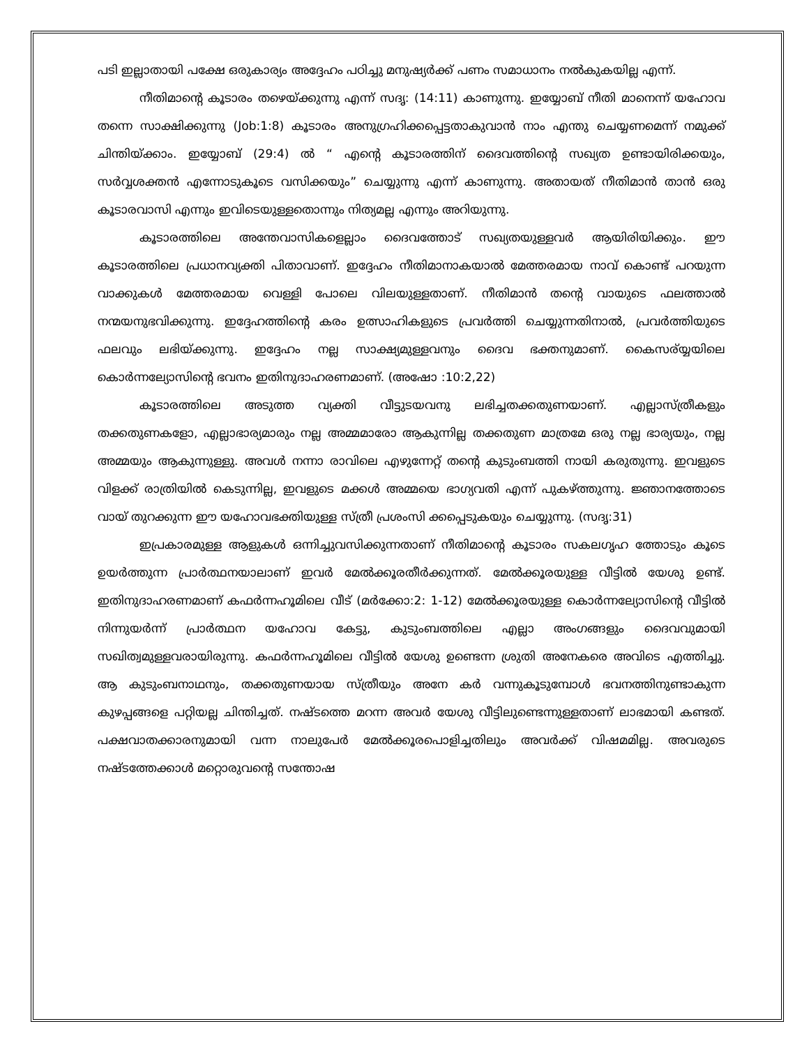പടി ഇല്ലാതായി പക്ഷേ ഒരുകാര്യം അദ്ദേഹം പഠിച്ചു മനുഷ്യർക്ക് പണം സമാധാനം നൽകുകയില്ല എന്ന്.
നീതിമാന്റെ കൂടാരം തഴെയ്ക്കുന്നു എന്ന് സദൃ: (14:11) കാണുന്നു. ഇയ്യോബ് നീതി മാനെന്ന് യഹോവ തന്നെ സാക്ഷിക്കുന്നു (Job:1:8) കൂടാരം അനുഗ്രഹിക്കപ്പെട്ടതാകുവാൻ നാം എന്തു ചെയ്യണമെന്ന് നമുക്ക് ചിന്തിയ്ക്കാം. ഇയ്യോബ് (29:4) ൽ “ എന്റെ കൂടാരത്തിന് ദൈവത്തിന്റെ സഖ്യത ഉണ്ടായിരിക്കയും, സർവ്വശക്തൻ എന്നോടുകൂടെ വസിക്കയും” ചെയ്യുന്നു എന്ന് കാണുന്നു. അതായത് നീതിമാൻ താൻ ഒരു കൂടാരവാസി എന്നും ഇവിടെയുള്ളതൊന്നും നിത്യമല്ല എന്നും അറിയുന്നു.
കൂടാരത്തിലെ അന്തേവാസികളെല്ലാം ദൈവത്തോട് സഖ്യതയുള്ളവർ ആയിരിയിക്കും. ഈ കൂടാരത്തിലെ പ്രധാനവ്യക്തി പിതാവാണ്. ഇദ്ദേഹം നീതിമാനാകയാൽ മേത്തരമായ നാവ് കൊണ്ട് പറയുന്ന വാക്കുകൾ മേത്തരമായ വെള്ളി പോലെ വിലയുള്ളതാണ്. നീതിമാൻ തന്റെ വായുടെ ഫലത്താൽ നന്മയനുഭവിക്കുന്നു. ഇദ്ദേഹത്തിന്റെ കരം ഉത്സാഹികളുടെ പ്രവർത്തി ചെയ്യുന്നതിനാൽ, പ്രവർത്തിയുടെ ഫലവും ലഭിയ്ക്കുന്നു. ഇദ്ദേഹം നല്ല സാക്ഷ്യമുള്ളവനും ദൈവ ഭക്തനുമാണ്. കൈസര്യ്യയിലെ കൊർന്നല്യോസിന്റെ ഭവനം ഇതിനുദാഹരണമാണ്. (അഷോ :10:2,22)
കൂടാരത്തിലെ അടുത്ത വ്യക്തി വീട്ടുടയവനു ലഭിച്ചതക്കതുണയാണ്. എല്ലാസ്ത്രീകളും തക്കതുണകളോ, എല്ലാഭാര്യമാരും നല്ല അമ്മമാരോ ആകുന്നില്ല തക്കതുണ മാത്രമേ ഒരു നല്ല ഭാര്യയും, നല്ല അമ്മയും ആകുന്നുള്ളു. അവൾ നന്നാ രാവിലെ എഴുന്നേറ്റ് തന്റെ കുടുംബത്തി നായി കരുതുന്നു. ഇവളുടെ വിളക്ക് രാത്രിയിൽ കെടുന്നില്ല, ഇവളുടെ മക്കൾ അമ്മയെ ഭാഗ്യവതി എന്ന് പുകഴ്ത്തുന്നു. ജ്ഞാനത്തോടെ വായ് തുറക്കുന്ന ഈ യഹോവഭക്തിയുള്ള സ്ത്രീ പ്രശംസി ക്കപ്പെടുകയും ചെയ്യുന്നു. (സദൃ:31)
ഇപ്രകാരമുള്ള ആളുകൾ ഒന്നിച്ചുവസിക്കുന്നതാണ് നീതിമാന്റെ കൂടാരം സകലഗൃഹ ത്തോടും കൂടെ ഉയർത്തുന്ന പ്രാർത്ഥനയാലാണ് ഇവർ മേൽക്കൂരതീർക്കുന്നത്. മേൽക്കൂരയുള്ള വീട്ടിൽ യേശു ഉണ്ട്. ഇതിനുദാഹരണമാണ് കഫർന്നഹൂമിലെ വീട് (മർക്കോ:2: 1-12) മേൽക്കൂരയുള്ള കൊർന്നല്യോസിന്റെ വീട്ടിൽ നിന്നുയർന്ന് പ്രാർത്ഥന യഹോവ കേട്ടു, കുടുംബത്തിലെ എല്ലാ അംഗങ്ങളും ദൈവവുമായി സഖിത്വമുള്ളവരായിരുന്നു. കഫർന്നഹൂമിലെ വീട്ടിൽ യേശു ഉണ്ടെന്ന ശ്രുതി അനേകരെ അവിടെ എത്തിച്ചു. ആ കുടുംബനാഥനും, തക്കതുണയായ സ്ത്രീയും അനേ കർ വന്നുകൂടുമ്പോൾ ഭവനത്തിനുണ്ടാകുന്ന കുഴപ്പങ്ങളെ പറ്റിയല്ല ചിന്തിച്ചത്. നഷ്ടത്തെ മറന്ന അവർ യേശു വീട്ടിലുണ്ടെന്നുള്ളതാണ് ലാഭമായി കണ്ടത്. പക്ഷവാതക്കാരനുമായി വന്ന നാലുപേർ മേൽക്കൂരപൊളിച്ചതിലും അവർക്ക് വിഷമമില്ല. അവരുടെ നഷ്ടത്തേക്കാൾ മറ്റൊരുവന്റെ സന്തോഷ